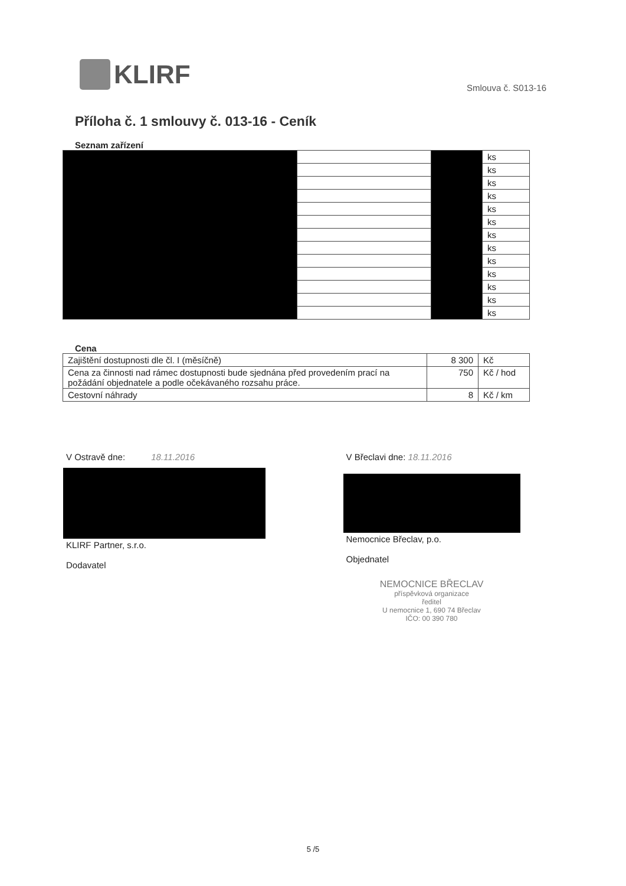KLIRF
Smlouva č. S013-16
Příloha č. 1 smlouvy č. 013-16 - Ceník
Seznam zařízení
| | | | ks |
| | | | ks |
| | | | ks |
| | | | ks |
| | | | ks |
| | | | ks |
| | | | ks |
| | | | ks |
| | | | ks |
| | | | ks |
| | | | ks |
| | | | ks |
| | | | ks |
Cena
| Zajištění dostupnosti dle čl. I (měsíčně) | 8 300 | Kč |
| Cena za činnosti nad rámec dostupnosti bude sjednána před provedením prací na požádání objednatele a podle očekávaného rozsahu práce. | 750 | Kč / hod |
| Cestovní náhrady | 8 | Kč / km |
V Ostravě dne: 18.11.2016
KLIRF Partner, s.r.o.
Dodavatel
V Břeclavi dne: 18.11.2016
Nemocnice Břeclav, p.o.
Objednatel
NEMOCNICE BŘECLAV
příspěvková organizace
ředitel
U nemocnice 1, 690 74 Břeclav
IČO: 00 390 780
5 /5